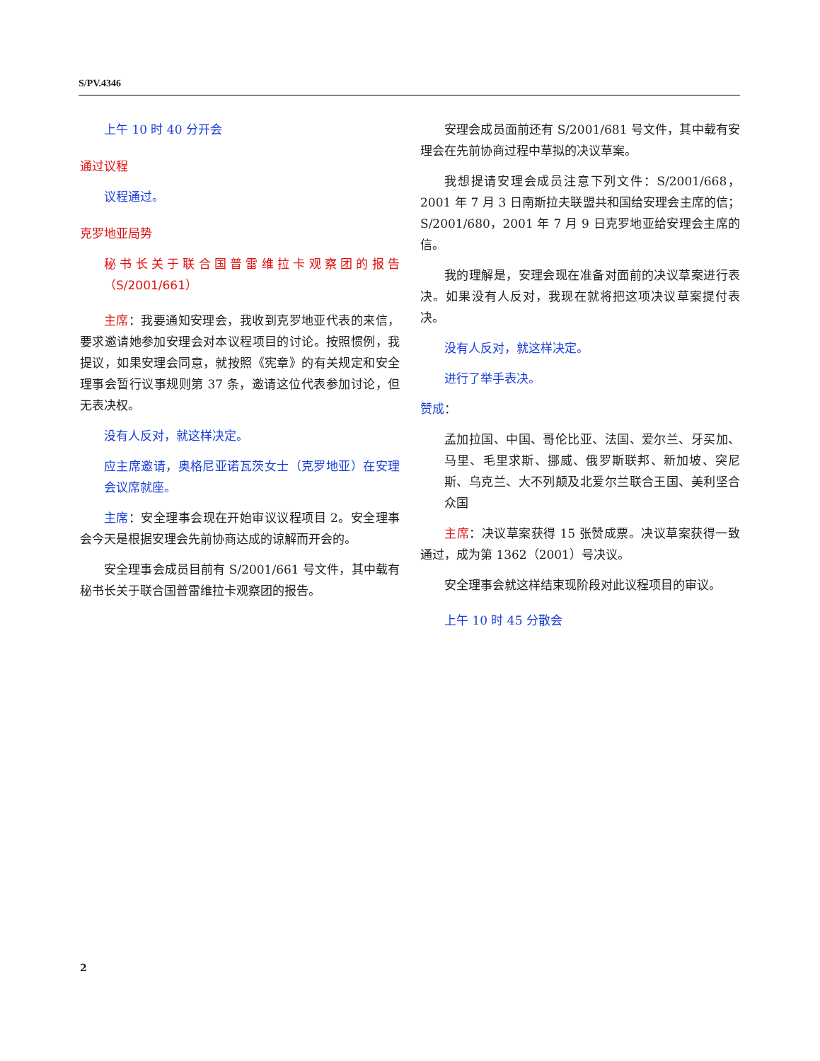S/PV.4346
上午 10 时 40 分开会
通过议程
议程通过。
克罗地亚局势
秘书长关于联合国普雷维拉卡观察团的报告（S/2001/661）
主席：我要通知安理会，我收到克罗地亚代表的来信，要求邀请她参加安理会对本议程项目的讨论。按照惯例，我提议，如果安理会同意，就按照《宪章》的有关规定和安全理事会暂行议事规则第 37 条，邀请这位代表参加讨论，但无表决权。
没有人反对，就这样决定。
应主席邀请，奥格尼亚诺瓦茨女士（克罗地亚）在安理会议席就座。
主席：安全理事会现在开始审议议程项目 2。安全理事会今天是根据安理会先前协商达成的谅解而开会的。
安全理事会成员目前有 S/2001/661 号文件，其中载有秘书长关于联合国普雷维拉卡观察团的报告。
安理会成员面前还有 S/2001/681 号文件，其中载有安理会在先前协商过程中草拟的决议草案。
我想提请安理会成员注意下列文件：S/2001/668，2001 年 7 月 3 日南斯拉夫联盟共和国给安理会主席的信；S/2001/680，2001 年 7 月 9 日克罗地亚给安理会主席的信。
我的理解是，安理会现在准备对面前的决议草案进行表决。如果没有人反对，我现在就将把这项决议草案提付表决。
没有人反对，就这样决定。
进行了举手表决。
赞成：
孟加拉国、中国、哥伦比亚、法国、爱尔兰、牙买加、马里、毛里求斯、挪威、俄罗斯联邦、新加坡、突尼斯、乌克兰、大不列颠及北爱尔兰联合王国、美利坚合众国
主席：决议草案获得 15 张赞成票。决议草案获得一致通过，成为第 1362（2001）号决议。
安全理事会就这样结束现阶段对此议程项目的审议。
上午 10 时 45 分散会
2